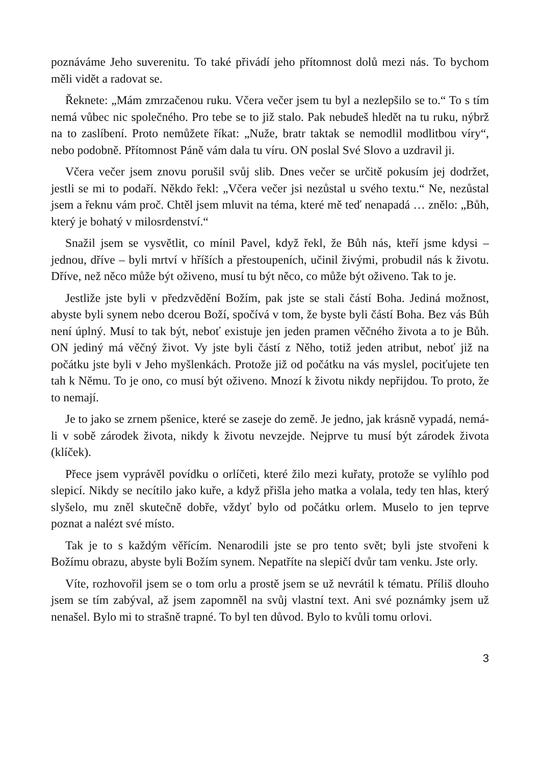poznáváme Jeho suverenitu. To také přivádí jeho přítomnost dolů mezi nás. To bychom měli vidět a radovat se.
Řeknete: „Mám zmrzačenou ruku. Včera večer jsem tu byl a nezlepšilo se to.“ To s tím nemá vůbec nic společného. Pro tebe se to již stalo. Pak nebudeš hledět na tu ruku, nýbrž na to zaslíbení. Proto nemůžete říkat: „Nuže, bratr taktak se nemodlil modlitbou víry“, nebo podobně. Přítomnost Páně vám dala tu víru. ON poslal Své Slovo a uzdravil ji.
Včera večer jsem znovu porušil svůj slib. Dnes večer se určitě pokusím jej dodržet, jestli se mi to podaří. Někdo řekl: „Včera večer jsi nezůstal u svého textu.“ Ne, nezůstal jsem a řeknu vám proč. Chtěl jsem mluvit na téma, které mě teď nenapadá … znělo: „Bůh, který je bohatý v milosrdenství.“
Snažil jsem se vysvětlit, co mínil Pavel, když řekl, že Bůh nás, kteří jsme kdysi – jednou, dříve – byli mrtví v hříších a přestoupeních, učinil živými, probudil nás k životu. Dříve, než něco může být oživeno, musí tu být něco, co může být oživeno. Tak to je.
Jestliže jste byli v předzvědění Božím, pak jste se stali částí Boha. Jediná možnost, abyste byli synem nebo dcerou Boží, spočívá v tom, že byste byli částí Boha. Bez vás Bůh není úplný. Musí to tak být, neboť existuje jen jeden pramen věčného života a to je Bůh. ON jediný má věčný život. Vy jste byli částí z Něho, totiž jeden atribut, neboť již na počátku jste byli v Jeho myšlenkách. Protože již od počátku na vás myslel, pociťujete ten tah k Němu. To je ono, co musí být oživeno. Mnozí k životu nikdy nepřijdou. To proto, že to nemají.
Je to jako se zrnem pšenice, které se zaseje do země. Je jedno, jak krásně vypadá, nemá-li v sobě zárodek života, nikdy k životu nevzejde. Nejprve tu musí být zárodek života (klíček).
Přece jsem vyprávěl povídku o orlíčeti, které žilo mezi kuřaty, protože se vylíhlo pod slepicí. Nikdy se necítilo jako kuře, a když přišla jeho matka a volala, tedy ten hlas, který slyšelo, mu zněl skutečně dobře, vždyť bylo od počátku orlem. Muselo to jen teprve poznat a nalézt své místo.
Tak je to s každým věřícím. Nenarodili jste se pro tento svět; byli jste stvořeni k Božímu obrazu, abyste byli Božím synem. Nepatříte na slepičí dvůr tam venku. Jste orly.
Víte, rozhovořil jsem se o tom orlu a prostě jsem se už nevrátil k tématu. Příliš dlouho jsem se tím zabýval, až jsem zapomněl na svůj vlastní text. Ani své poznámky jsem už nenašel. Bylo mi to strašně trapné. To byl ten důvod. Bylo to kvůli tomu orlovi.
3